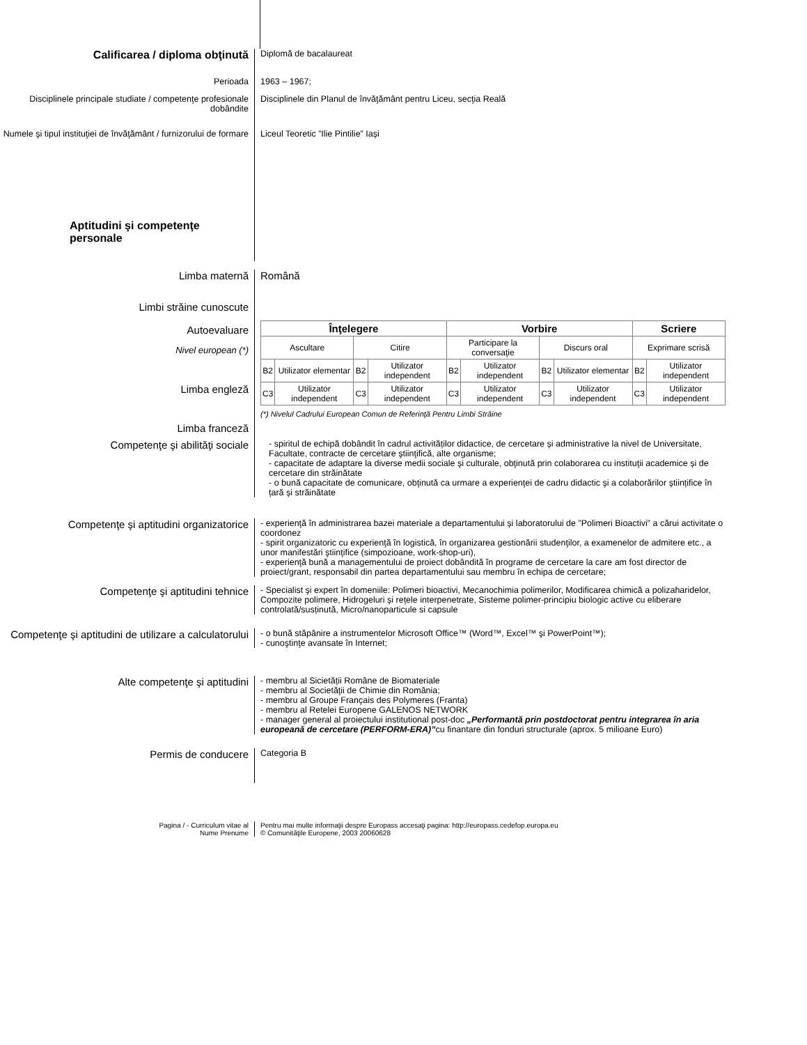Calificarea / diploma obţinută
Diplomă de bacalaureat
Perioada 1963 – 1967;
Disciplinele principale studiate / competenţe profesionale dobândite
Disciplinele din Planul de învăţământ pentru Liceu, secţia Reală
Numele şi tipul instituţiei de învăţământ / furnizorului de formare
Liceul Teoretic ”Ilie Pintilie” Iași
Aptitudini şi competenţe personale
Limba maternă Română
Limbi străine cunoscute
Autoevaluare
Nivel european (*)
Limba engleză
Limba franceză
| Înţelegere | | | | Vorbire | | | | Scriere | |
| --- | --- | --- | --- | --- | --- | --- | --- | --- | --- |
| Ascultare | | Citire | | Participare la conversaţie | | Discurs oral | | Exprimare scrisă | |
| B2 | Utilizator elementar | B2 | Utilizator independent | B2 | Utilizator independent | B2 | Utilizator elementar | B2 | Utilizator independent |
| C3 | Utilizator independent | C3 | Utilizator independent | C3 | Utilizator independent | C3 | Utilizator independent | C3 | Utilizator independent |
(*) Nivelul Cadrului European Comun de Referinţă Pentru Limbi Străine
Competenţe şi abilităţi sociale
- spiritul de echipă dobândit în cadrul activităților didactice, de cercetare și administrative la nivel de Universitate, Facultate, contracte de cercetare ştiinţifică, alte organisme;
- capacitate de adaptare la diverse medii sociale şi culturale, obţinută prin colaborarea cu instituţii academice și de cercetare din străinătate
- o bună capacitate de comunicare, obţinută ca urmare a experienţei de cadru didactic şi a colaborărilor științifice în țară și străinătate
Competenţe şi aptitudini organizatorice
- experienţă în administrarea bazei materiale a departamentului și laboratorului de ”Polimeri Bioactivi” a cărui activitate o coordonez
- spirit organizatoric cu experienţă în logistică, în organizarea gestionării studenţilor, a examenelor de admitere etc., a unor manifestări ştiinţifice (simpozioane, work-shop-uri),
- experienţă bună a managementului de proiect dobândită în programe de cercetare la care am fost director de proiect/grant, responsabil din partea departamentului sau membru în echipa de cercetare;
Competenţe şi aptitudini tehnice
- Specialist şi expert în domeniile: Polimeri bioactivi, Mecanochimia polimerilor, Modificarea chimică a polizaharidelor, Compozite polimere, Hidrogeluri și rețele interpenetrate, Sisteme polimer-principiu biologic active cu eliberare controlată/susținută, Micro/nanoparticule si capsule
Competenţe şi aptitudini de utilizare a calculatorului
- o bună stăpânire a instrumentelor Microsoft Office™ (Word™, Excel™ şi PowerPoint™);
- cunoştinţe avansate în Internet;
Alte competenţe şi aptitudini
- membru al Sicietății Române de Biomateriale
- membru al Societăţii de Chimie din România;
- membru al Groupe Français des Polymeres (Franta)
- membru al Retelei Europene GALENOS NETWORK
- manager general al proiectului institutional post-doc „Performantă prin postdoctorat pentru integrarea în aria europeană de cercetare (PERFORM-ERA)”cu finantare din fonduri structurale (aprox. 5 milioane Euro)
Permis de conducere
Categoria B
Pagina / - Curriculum vitae al
Nume Prenume
Pentru mai multe informaţii despre Europass accesaţi pagina: http://europass.cedefop.europa.eu
© Comunităţile Europene, 2003 20060628